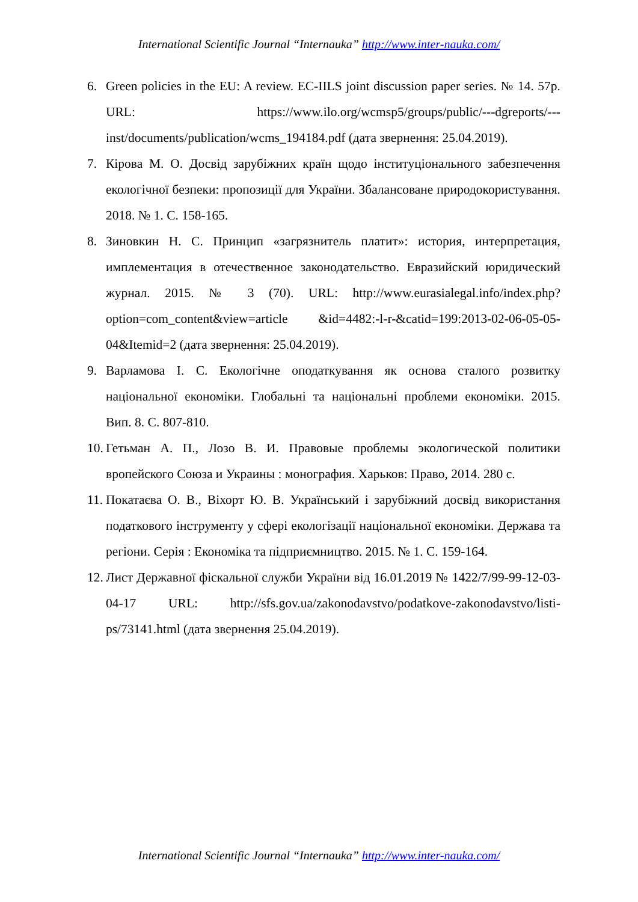International Scientific Journal “Internauka” http://www.inter-nauka.com/
6. Green policies in the EU: A review. EC-IILS joint discussion paper series. № 14. 57p. URL: https://www.ilo.org/wcmsp5/groups/public/---dgreports/---inst/documents/publication/wcms_194184.pdf (дата звернення: 25.04.2019).
7. Кірова М. О. Досвід зарубіжних країн щодо інституціонального забезпечення екологічної безпеки: пропозиції для України. Збалансоване природокористування. 2018. № 1. С. 158-165.
8. Зиновкин Н. С. Принцип «загрязнитель платит»: история, интерпретация, имплементация в отечественное законодательство. Евразийский юридический журнал. 2015. № 3 (70). URL: http://www.eurasialegal.info/index.php?option=com_content&view=article &id=4482:-l-r-&catid=199:2013-02-06-05-05-04&Itemid=2 (дата звернення: 25.04.2019).
9. Варламова І. С. Екологічне оподаткування як основа сталого розвитку національної економіки. Глобальні та національні проблеми економіки. 2015. Вип. 8. С. 807-810.
10.
Гетьман А. П., Лозо В. И. Правовые проблемы экологической политики вропейского Союза и Украины : монография. Харьков: Право, 2014. 280 с.
11.
Покатаєва О. В., Віхорт Ю. В. Український і зарубіжний досвід використання податкового інструменту у сфері екологізації національної економіки. Держава та регіони. Серія : Економіка та підприємництво. 2015. № 1. С. 159-164.
12.
Лист Державної фіскальної служби України від 16.01.2019 № 1422/7/99-99-12-03-04-17 URL: http://sfs.gov.ua/zakonodavstvo/podatkove-zakonodavstvo/listi-ps/73141.html (дата звернення 25.04.2019).
International Scientific Journal “Internauka” http://www.inter-nauka.com/